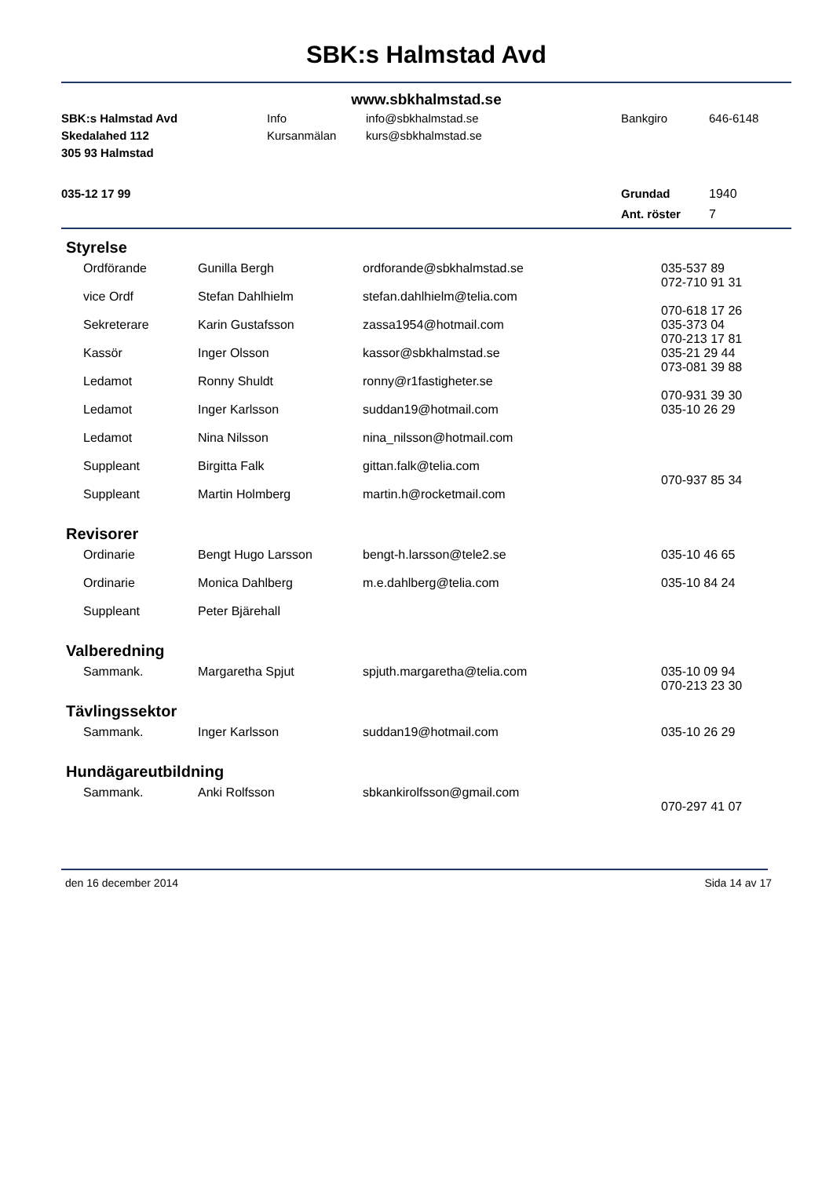SBK:s Halmstad Avd
www.sbkhalmstad.se
| SBK:s Halmstad Avd | Info | info@sbkhalmstad.se | Bankgiro | 646-6148 |
| Skedalahed 112 | Kursanmälan | kurs@sbkhalmstad.se | | |
| 305 93 Halmstad | | | | |
| 035-12 17 99 | | | Grundad | 1940 |
| | | | Ant. röster | 7 |
Styrelse
| Ordförande | Gunilla Bergh | ordforande@sbkhalmstad.se | 035-537 89 072-710 91 31 |
| vice Ordf | Stefan Dahlhielm | stefan.dahlhielm@telia.com | 070-618 17 26 |
| Sekreterare | Karin Gustafsson | zassa1954@hotmail.com | 035-373 04 070-213 17 81 |
| Kassör | Inger Olsson | kassor@sbkhalmstad.se | 035-21 29 44 073-081 39 88 |
| Ledamot | Ronny Shuldt | ronny@r1fastigheter.se | 070-931 39 30 |
| Ledamot | Inger Karlsson | suddan19@hotmail.com | 035-10 26 29 |
| Ledamot | Nina Nilsson | nina_nilsson@hotmail.com | |
| Suppleant | Birgitta Falk | gittan.falk@telia.com | 070-937 85 34 |
| Suppleant | Martin Holmberg | martin.h@rocketmail.com | |
Revisorer
| Ordinarie | Bengt Hugo Larsson | bengt-h.larsson@tele2.se | 035-10 46 65 |
| Ordinarie | Monica Dahlberg | m.e.dahlberg@telia.com | 035-10 84 24 |
| Suppleant | Peter Bjärehall | | |
Valberedning
| Sammank. | Margaretha Spjut | spjuth.margaretha@telia.com | 035-10 09 94 070-213 23 30 |
Tävlingssektor
| Sammank. | Inger Karlsson | suddan19@hotmail.com | 035-10 26 29 |
Hundägareutbildning
| Sammank. | Anki Rolfsson | sbkankirolfsson@gmail.com | 070-297 41 07 |
den 16 december 2014 Sida 14 av 17